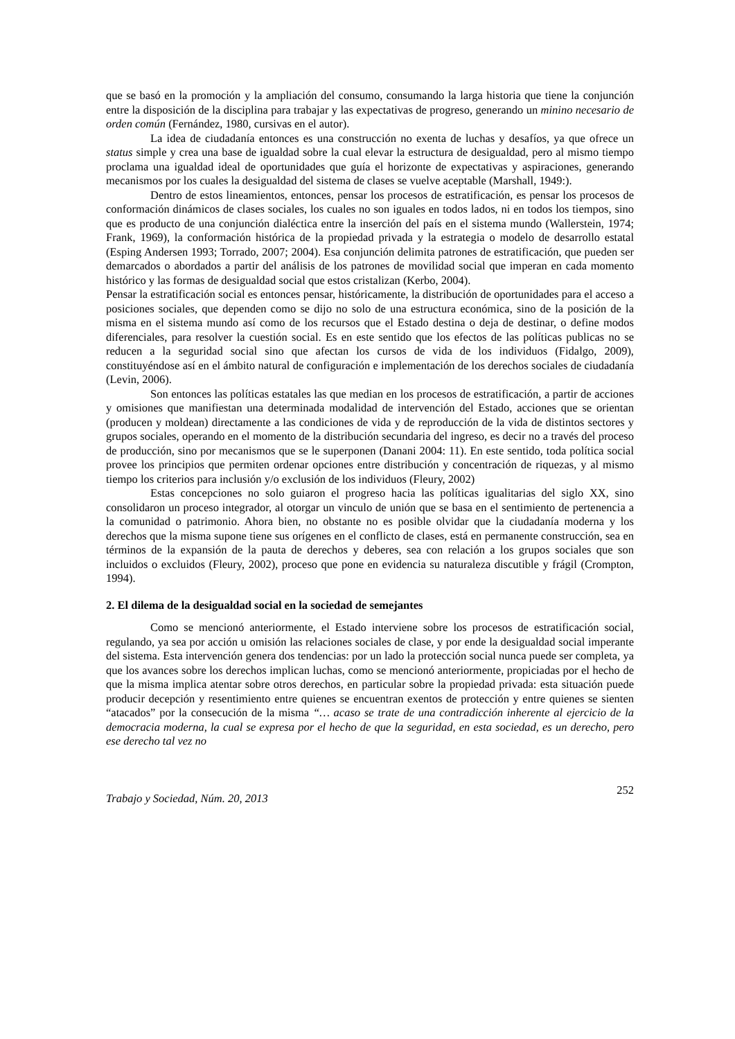que se basó en la promoción y la ampliación del consumo, consumando la larga historia que tiene la conjunción entre la disposición de la disciplina para trabajar y las expectativas de progreso, generando un minino necesario de orden común (Fernández, 1980, cursivas en el autor).
La idea de ciudadanía entonces es una construcción no exenta de luchas y desafíos, ya que ofrece un status simple y crea una base de igualdad sobre la cual elevar la estructura de desigualdad, pero al mismo tiempo proclama una igualdad ideal de oportunidades que guía el horizonte de expectativas y aspiraciones, generando mecanismos por los cuales la desigualdad del sistema de clases se vuelve aceptable (Marshall, 1949:).
Dentro de estos lineamientos, entonces, pensar los procesos de estratificación, es pensar los procesos de conformación dinámicos de clases sociales, los cuales no son iguales en todos lados, ni en todos los tiempos, sino que es producto de una conjunción dialéctica entre la inserción del país en el sistema mundo (Wallerstein, 1974; Frank, 1969), la conformación histórica de la propiedad privada y la estrategia o modelo de desarrollo estatal (Esping Andersen 1993; Torrado, 2007; 2004). Esa conjunción delimita patrones de estratificación, que pueden ser demarcados o abordados a partir del análisis de los patrones de movilidad social que imperan en cada momento histórico y las formas de desigualdad social que estos cristalizan (Kerbo, 2004).
Pensar la estratificación social es entonces pensar, históricamente, la distribución de oportunidades para el acceso a posiciones sociales, que dependen como se dijo no solo de una estructura económica, sino de la posición de la misma en el sistema mundo así como de los recursos que el Estado destina o deja de destinar, o define modos diferenciales, para resolver la cuestión social. Es en este sentido que los efectos de las políticas publicas no se reducen a la seguridad social sino que afectan los cursos de vida de los individuos (Fidalgo, 2009), constituyéndose así en el ámbito natural de configuración e implementación de los derechos sociales de ciudadanía (Levin, 2006).
Son entonces las políticas estatales las que median en los procesos de estratificación, a partir de acciones y omisiones que manifiestan una determinada modalidad de intervención del Estado, acciones que se orientan (producen y moldean) directamente a las condiciones de vida y de reproducción de la vida de distintos sectores y grupos sociales, operando en el momento de la distribución secundaria del ingreso, es decir no a través del proceso de producción, sino por mecanismos que se le superponen (Danani 2004: 11). En este sentido, toda política social provee los principios que permiten ordenar opciones entre distribución y concentración de riquezas, y al mismo tiempo los criterios para inclusión y/o exclusión de los individuos (Fleury, 2002)
Estas concepciones no solo guiaron el progreso hacia las políticas igualitarias del siglo XX, sino consolidaron un proceso integrador, al otorgar un vinculo de unión que se basa en el sentimiento de pertenencia a la comunidad o patrimonio. Ahora bien, no obstante no es posible olvidar que la ciudadanía moderna y los derechos que la misma supone tiene sus orígenes en el conflicto de clases, está en permanente construcción, sea en términos de la expansión de la pauta de derechos y deberes, sea con relación a los grupos sociales que son incluidos o excluidos (Fleury, 2002), proceso que pone en evidencia su naturaleza discutible y frágil (Crompton, 1994).
2. El dilema de la desigualdad social en la sociedad de semejantes
Como se mencionó anteriormente, el Estado interviene sobre los procesos de estratificación social, regulando, ya sea por acción u omisión las relaciones sociales de clase, y por ende la desigualdad social imperante del sistema. Esta intervención genera dos tendencias: por un lado la protección social nunca puede ser completa, ya que los avances sobre los derechos implican luchas, como se mencionó anteriormente, propiciadas por el hecho de que la misma implica atentar sobre otros derechos, en particular sobre la propiedad privada: esta situación puede producir decepción y resentimiento entre quienes se encuentran exentos de protección y entre quienes se sienten “atacados” por la consecución de la misma “… acaso se trate de una contradicción inherente al ejercicio de la democracia moderna, la cual se expresa por el hecho de que la seguridad, en esta sociedad, es un derecho, pero ese derecho tal vez no
Trabajo y Sociedad, Núm. 20, 2013 252